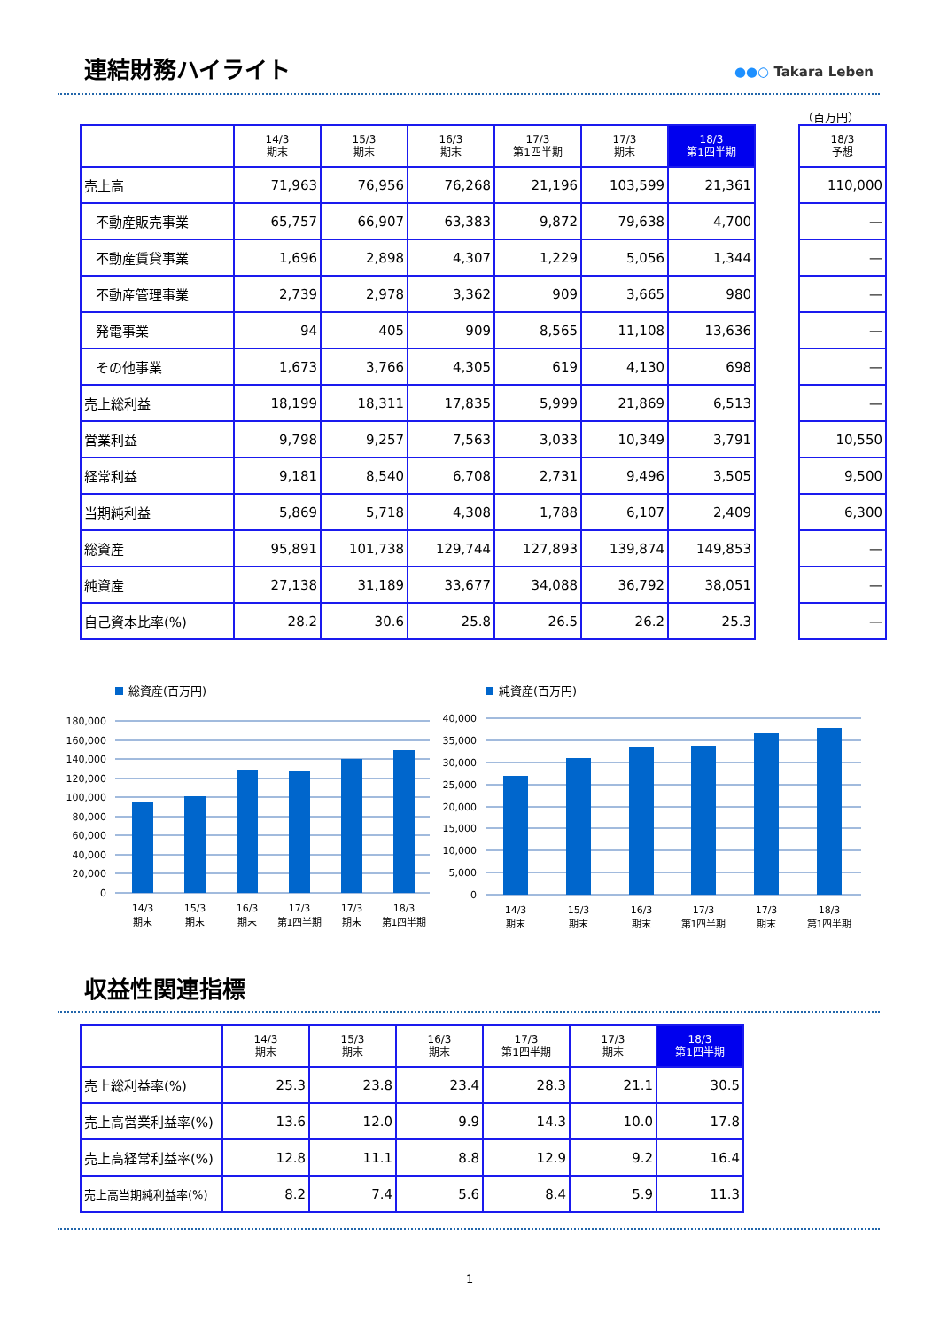連結財務ハイライト ●●○ Takara Leben
（百万円）
| | 14/3 期末 | 15/3 期末 | 16/3 期末 | 17/3 第1四半期 | 17/3 期末 | 18/3 第1四半期 | | 18/3 予想 |
| --- | --- | --- | --- | --- | --- | --- | --- | --- |
| 売上高 | 71,963 | 76,956 | 76,268 | 21,196 | 103,599 | 21,361 | | 110,000 |
| 不動産販売事業 | 65,757 | 66,907 | 63,383 | 9,872 | 79,638 | 4,700 | | — |
| 不動産賃貸事業 | 1,696 | 2,898 | 4,307 | 1,229 | 5,056 | 1,344 | | — |
| 不動産管理事業 | 2,739 | 2,978 | 3,362 | 909 | 3,665 | 980 | | — |
| 発電事業 | 94 | 405 | 909 | 8,565 | 11,108 | 13,636 | | — |
| その他事業 | 1,673 | 3,766 | 4,305 | 619 | 4,130 | 698 | | — |
| 売上総利益 | 18,199 | 18,311 | 17,835 | 5,999 | 21,869 | 6,513 | | — |
| 営業利益 | 9,798 | 9,257 | 7,563 | 3,033 | 10,349 | 3,791 | | 10,550 |
| 経常利益 | 9,181 | 8,540 | 6,708 | 2,731 | 9,496 | 3,505 | | 9,500 |
| 当期純利益 | 5,869 | 5,718 | 4,308 | 1,788 | 6,107 | 2,409 | | 6,300 |
| 総資産 | 95,891 | 101,738 | 129,744 | 127,893 | 139,874 | 149,853 | | — |
| 純資産 | 27,138 | 31,189 | 33,677 | 34,088 | 36,792 | 38,051 | | — |
| 自己資本比率(%) | 28.2 | 30.6 | 25.8 | 26.5 | 26.2 | 25.3 | | — |
総資産(百万円)
180,000
160,000
140,000
120,000
100,000
80,000
60,000
40,000
20,000
0
14/3
期末
15/3
期末
16/3
期末
17/3
第1四半期
17/3
期末
18/3
第1四半期
純資産(百万円)
40,000
35,000
30,000
25,000
20,000
15,000
10,000
5,000
0
14/3
期末
15/3
期末
16/3
期末
17/3
第1四半期
17/3
期末
18/3
第1四半期
収益性関連指標
| | 14/3 期末 | 15/3 期末 | 16/3 期末 | 17/3 第1四半期 | 17/3 期末 | 18/3 第1四半期 |
| --- | --- | --- | --- | --- | --- | --- |
| 売上総利益率(%) | 25.3 | 23.8 | 23.4 | 28.3 | 21.1 | 30.5 |
| 売上高営業利益率(%) | 13.6 | 12.0 | 9.9 | 14.3 | 10.0 | 17.8 |
| 売上高経常利益率(%) | 12.8 | 11.1 | 8.8 | 12.9 | 9.2 | 16.4 |
| 売上高当期純利益率(%) | 8.2 | 7.4 | 5.6 | 8.4 | 5.9 | 11.3 |
1